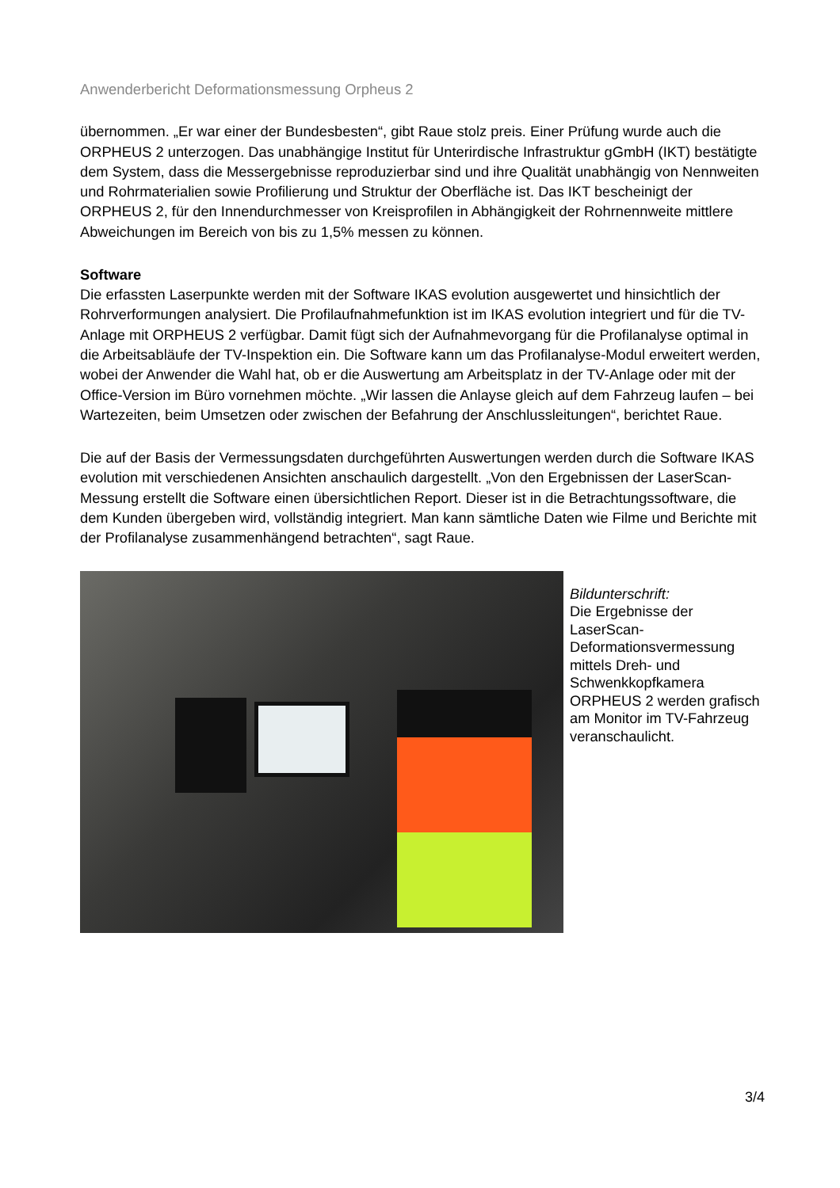Anwenderbericht Deformationsmessung Orpheus 2
übernommen. „Er war einer der Bundesbesten“, gibt Raue stolz preis. Einer Prüfung wurde auch die ORPHEUS 2 unterzogen. Das unabhängige Institut für Unterirdische Infrastruktur gGmbH (IKT) bestätigte dem System, dass die Messergebnisse reproduzierbar sind und ihre Qualität unabhängig von Nennweiten und Rohrmaterialien sowie Profilierung und Struktur der Oberfläche ist. Das IKT bescheinigt der ORPHEUS 2, für den Innendurchmesser von Kreisprofilen in Abhängigkeit der Rohrnennweite mittlere Abweichungen im Bereich von bis zu 1,5% messen zu können.
Software
Die erfassten Laserpunkte werden mit der Software IKAS evolution ausgewertet und hinsichtlich der Rohrverformungen analysiert. Die Profilaufnahmefunktion ist im IKAS evolution integriert und für die TV-Anlage mit ORPHEUS 2 verfügbar. Damit fügt sich der Aufnahmevorgang für die Profilanalyse optimal in die Arbeitsabläufe der TV-Inspektion ein. Die Software kann um das Profilanalyse-Modul erweitert werden, wobei der Anwender die Wahl hat, ob er die Auswertung am Arbeitsplatz in der TV-Anlage oder mit der Office-Version im Büro vornehmen möchte. „Wir lassen die Anlayse gleich auf dem Fahrzeug laufen – bei Wartezeiten, beim Umsetzen oder zwischen der Befahrung der Anschlussleitungen“, berichtet Raue.
Die auf der Basis der Vermessungsdaten durchgeführten Auswertungen werden durch die Software IKAS evolution mit verschiedenen Ansichten anschaulich dargestellt. „Von den Ergebnissen der LaserScan-Messung erstellt die Software einen übersichtlichen Report. Dieser ist in die Betrachtungssoftware, die dem Kunden übergeben wird, vollständig integriert. Man kann sämtliche Daten wie Filme und Berichte mit der Profilanalyse zusammenhängend betrachten“, sagt Raue.
Bildunterschrift:
Die Ergebnisse der LaserScan-Deformationsvermessung mittels Dreh- und Schwenkkopfkamera ORPHEUS 2 werden grafisch am Monitor im TV-Fahrzeug veranschaulicht.
3/4